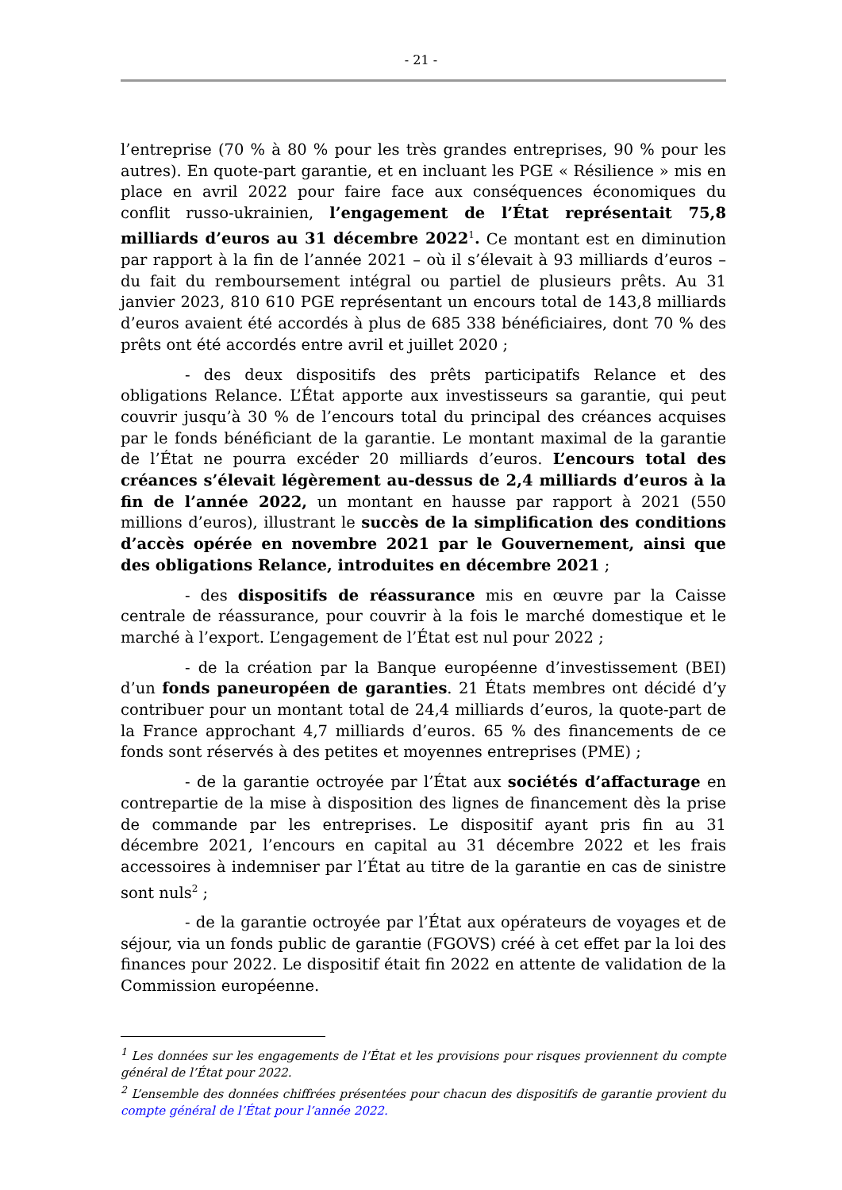- 21 -
l’entreprise (70 % à 80 % pour les très grandes entreprises, 90 % pour les autres). En quote-part garantie, et en incluant les PGE « Résilience » mis en place en avril 2022 pour faire face aux conséquences économiques du conflit russo-ukrainien, l’engagement de l’État représentait 75,8 milliards d’euros au 31 décembre 2022<sup>1</sup>. Ce montant est en diminution par rapport à la fin de l’année 2021 – où il s’élevait à 93 milliards d’euros – du fait du remboursement intégral ou partiel de plusieurs prêts. Au 31 janvier 2023, 810 610 PGE représentant un encours total de 143,8 milliards d’euros avaient été accordés à plus de 685 338 bénéficiaires, dont 70 % des prêts ont été accordés entre avril et juillet 2020 ;
- des deux dispositifs des prêts participatifs Relance et des obligations Relance. L’État apporte aux investisseurs sa garantie, qui peut couvrir jusqu’à 30 % de l’encours total du principal des créances acquises par le fonds bénéficiant de la garantie. Le montant maximal de la garantie de l’État ne pourra excéder 20 milliards d’euros. L’encours total des créances s’élevait légèrement au-dessus de 2,4 milliards d’euros à la fin de l’année 2022, un montant en hausse par rapport à 2021 (550 millions d’euros), illustrant le succès de la simplification des conditions d’accès opérée en novembre 2021 par le Gouvernement, ainsi que des obligations Relance, introduites en décembre 2021 ;
- des dispositifs de réassurance mis en œuvre par la Caisse centrale de réassurance, pour couvrir à la fois le marché domestique et le marché à l’export. L’engagement de l’État est nul pour 2022 ;
- de la création par la Banque européenne d’investissement (BEI) d’un fonds paneuropéen de garanties. 21 États membres ont décidé d’y contribuer pour un montant total de 24,4 milliards d’euros, la quote-part de la France approchant 4,7 milliards d’euros. 65 % des financements de ce fonds sont réservés à des petites et moyennes entreprises (PME) ;
- de la garantie octroyée par l’État aux sociétés d’affacturage en contrepartie de la mise à disposition des lignes de financement dès la prise de commande par les entreprises. Le dispositif ayant pris fin au 31 décembre 2021, l’encours en capital au 31 décembre 2022 et les frais accessoires à indemniser par l’État au titre de la garantie en cas de sinistre sont nuls<sup>2</sup> ;
- de la garantie octroyée par l’État aux opérateurs de voyages et de séjour, via un fonds public de garantie (FGOVS) créé à cet effet par la loi des finances pour 2022. Le dispositif était fin 2022 en attente de validation de la Commission européenne.
<sup>1</sup> Les données sur les engagements de l’État et les provisions pour risques proviennent du compte général de l’État pour 2022.
<sup>2</sup> L’ensemble des données chiffrées présentées pour chacun des dispositifs de garantie provient du compte général de l’État pour l’année 2022.